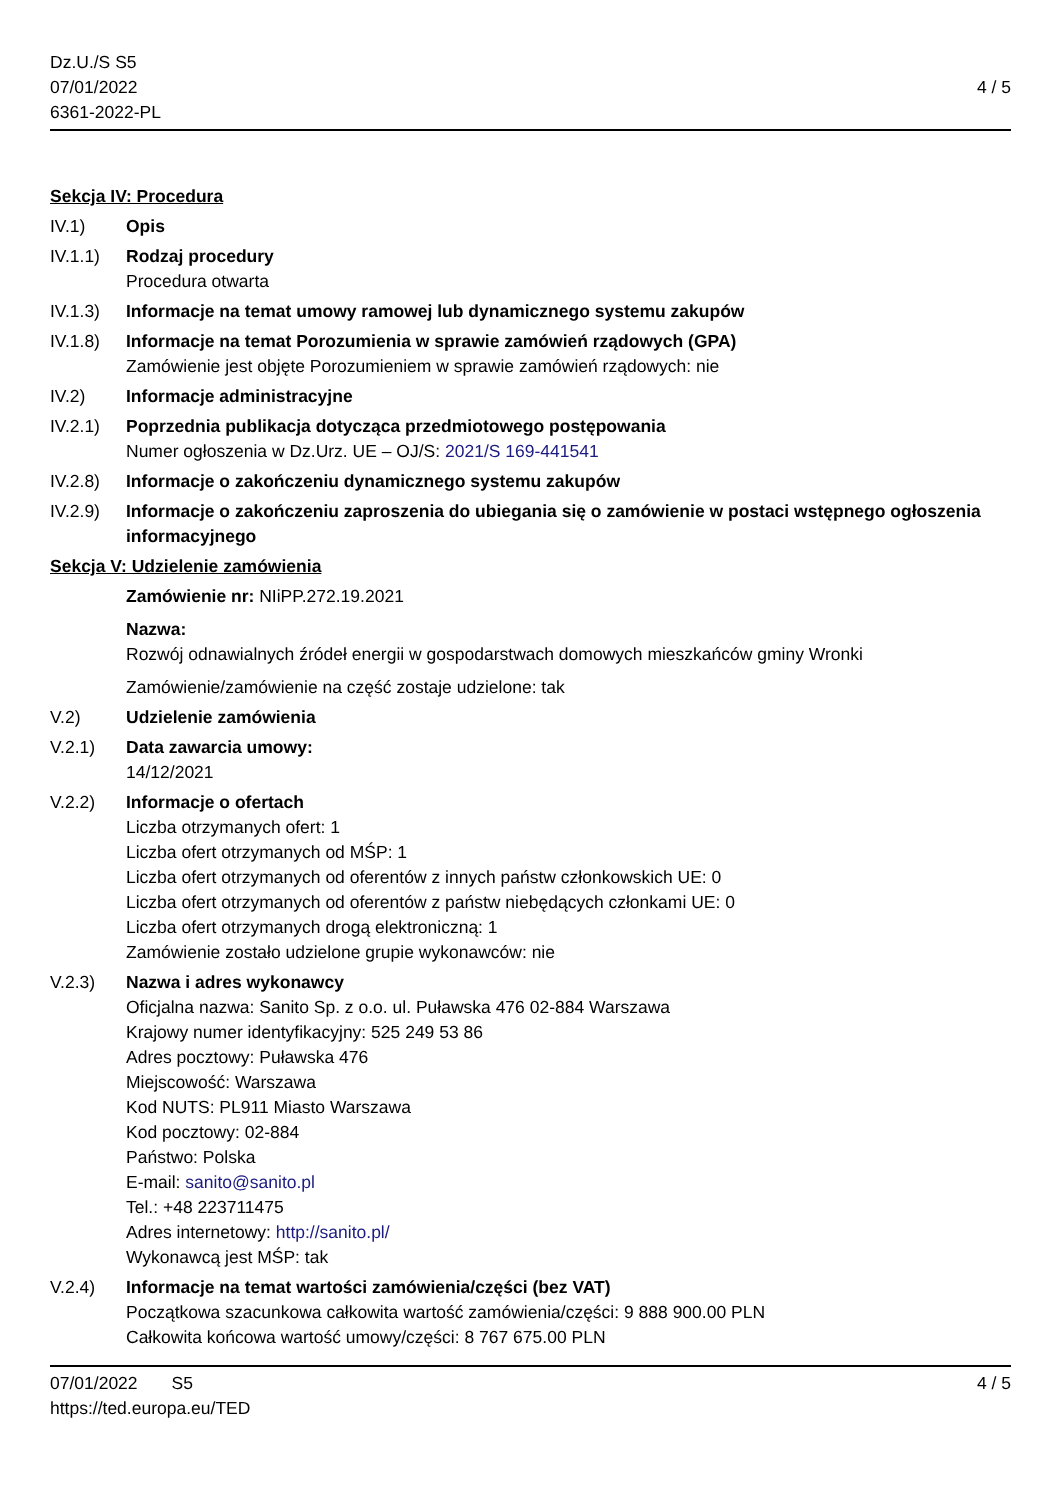Dz.U./S S5
07/01/2022
6361-2022-PL
4 / 5
Sekcja IV: Procedura
IV.1) Opis
IV.1.1) Rodzaj procedury
Procedura otwarta
IV.1.3) Informacje na temat umowy ramowej lub dynamicznego systemu zakupów
IV.1.8) Informacje na temat Porozumienia w sprawie zamówień rządowych (GPA)
Zamówienie jest objęte Porozumieniem w sprawie zamówień rządowych: nie
IV.2) Informacje administracyjne
IV.2.1) Poprzednia publikacja dotycząca przedmiotowego postępowania
Numer ogłoszenia w Dz.Urz. UE – OJ/S: 2021/S 169-441541
IV.2.8) Informacje o zakończeniu dynamicznego systemu zakupów
IV.2.9) Informacje o zakończeniu zaproszenia do ubiegania się o zamówienie w postaci wstępnego ogłoszenia informacyjnego
Sekcja V: Udzielenie zamówienia
Zamówienie nr: NIiPP.272.19.2021
Nazwa:
Rozwój odnawialnych źródeł energii w gospodarstwach domowych mieszkańców gminy Wronki
Zamówienie/zamówienie na część zostaje udzielone: tak
V.2) Udzielenie zamówienia
V.2.1) Data zawarcia umowy:
14/12/2021
V.2.2) Informacje o ofertach
Liczba otrzymanych ofert: 1
Liczba ofert otrzymanych od MŚP: 1
Liczba ofert otrzymanych od oferentów z innych państw członkowskich UE: 0
Liczba ofert otrzymanych od oferentów z państw niebędących członkami UE: 0
Liczba ofert otrzymanych drogą elektroniczną: 1
Zamówienie zostało udzielone grupie wykonawców: nie
V.2.3) Nazwa i adres wykonawcy
Oficjalna nazwa: Sanito Sp. z o.o. ul. Puławska 476 02-884 Warszawa
Krajowy numer identyfikacyjny: 525 249 53 86
Adres pocztowy: Puławska 476
Miejscowość: Warszawa
Kod NUTS: PL911 Miasto Warszawa
Kod pocztowy: 02-884
Państwo: Polska
E-mail: sanito@sanito.pl
Tel.: +48 223711475
Adres internetowy: http://sanito.pl/
Wykonawcą jest MŚP: tak
V.2.4) Informacje na temat wartości zamówienia/części (bez VAT)
Początkowa szacunkowa całkowita wartość zamówienia/części: 9 888 900.00 PLN
Całkowita końcowa wartość umowy/części: 8 767 675.00 PLN
07/01/2022 S5 4 / 5
https://ted.europa.eu/TED